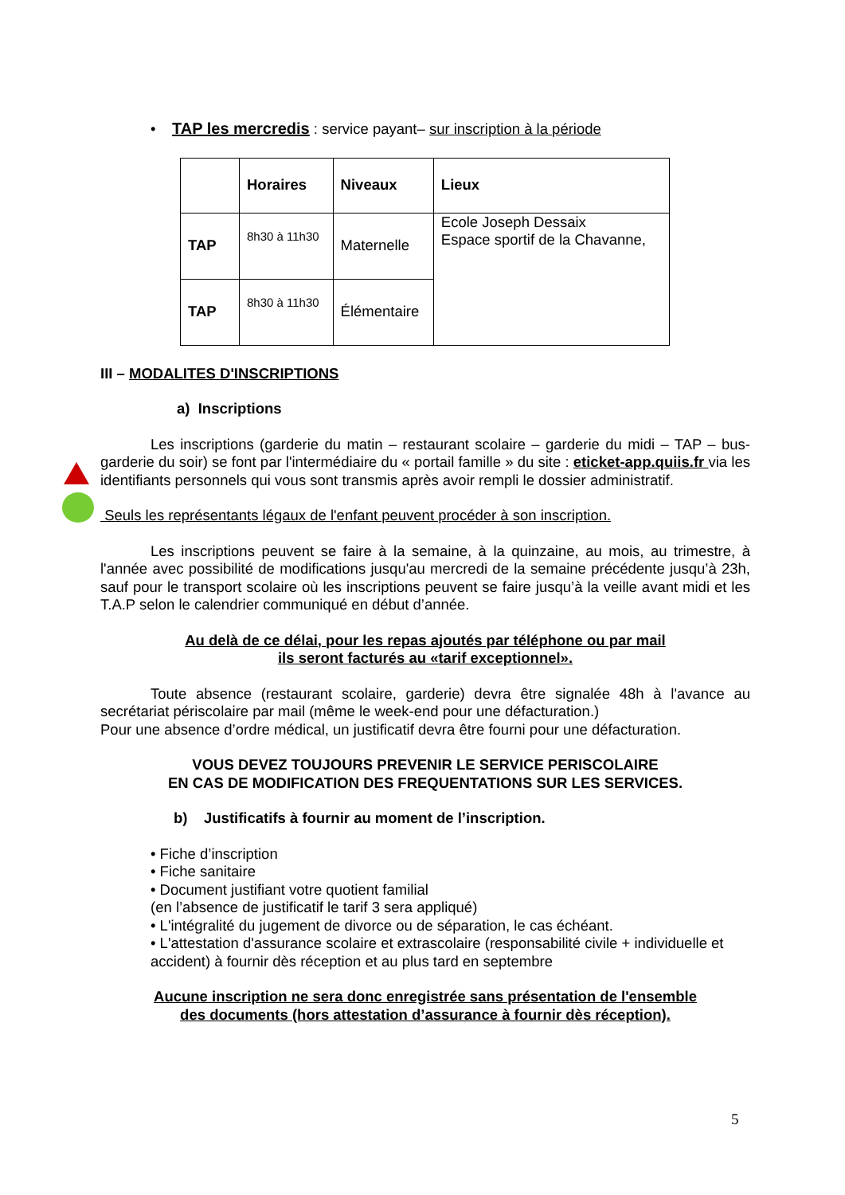• TAP les mercredis : service payant– sur inscription à la période
| | Horaires | Niveaux | Lieux |
| TAP | 8h30 à 11h30 | Maternelle | Ecole Joseph Dessaix Espace sportif de la Chavanne, |
| TAP | 8h30 à 11h30 | Élémentaire | |
III – MODALITES D'INSCRIPTIONS
a) Inscriptions
Les inscriptions (garderie du matin – restaurant scolaire – garderie du midi – TAP – bus-garderie du soir) se font par l'intermédiaire du « portail famille » du site : eticket-app.quiis.fr via les identifiants personnels qui vous sont transmis après avoir rempli le dossier administratif.
Seuls les représentants légaux de l'enfant peuvent procéder à son inscription.
Les inscriptions peuvent se faire à la semaine, à la quinzaine, au mois, au trimestre, à l'année avec possibilité de modifications jusqu'au mercredi de la semaine précédente jusqu’à 23h, sauf pour le transport scolaire où les inscriptions peuvent se faire jusqu’à la veille avant midi et les T.A.P selon le calendrier communiqué en début d’année.
Au delà de ce délai, pour les repas ajoutés par téléphone ou par mail
ils seront facturés au «tarif exceptionnel».
Toute absence (restaurant scolaire, garderie) devra être signalée 48h à l'avance au secrétariat périscolaire par mail (même le week-end pour une défacturation.)
Pour une absence d’ordre médical, un justificatif devra être fourni pour une défacturation.
VOUS DEVEZ TOUJOURS PREVENIR LE SERVICE PERISCOLAIRE
EN CAS DE MODIFICATION DES FREQUENTATIONS SUR LES SERVICES.
b) Justificatifs à fournir au moment de l’inscription.
• Fiche d’inscription
• Fiche sanitaire
• Document justifiant votre quotient familial
(en l’absence de justificatif le tarif 3 sera appliqué)
• L'intégralité du jugement de divorce ou de séparation, le cas échéant.
• L'attestation d'assurance scolaire et extrascolaire (responsabilité civile + individuelle et accident) à fournir dès réception et au plus tard en septembre
Aucune inscription ne sera donc enregistrée sans présentation de l'ensemble
des documents (hors attestation d’assurance à fournir dès réception).
5